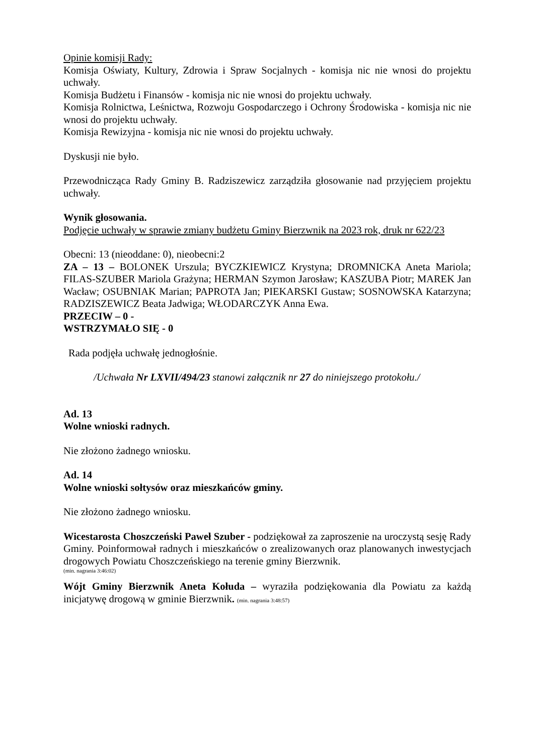Opinie komisji Rady:
Komisja Oświaty, Kultury, Zdrowia i Spraw Socjalnych - komisja nic nie wnosi do projektu uchwały.
Komisja Budżetu i Finansów - komisja nic nie wnosi do projektu uchwały.
Komisja Rolnictwa, Leśnictwa, Rozwoju Gospodarczego i Ochrony Środowiska - komisja nic nie wnosi do projektu uchwały.
Komisja Rewizyjna - komisja nic nie wnosi do projektu uchwały.
Dyskusji nie było.
Przewodnicząca Rady Gminy B. Radziszewicz zarządziła głosowanie nad przyjęciem projektu uchwały.
Wynik głosowania.
Podjęcie uchwały w sprawie zmiany budżetu Gminy Bierzwnik na 2023 rok, druk nr 622/23
Obecni: 13 (nieoddane: 0), nieobecni:2
ZA – 13 – BOLONEK Urszula; BYCZKIEWICZ Krystyna; DROMNICKA Aneta Mariola; FILAS-SZUBER Mariola Grażyna; HERMAN Szymon Jarosław; KASZUBA Piotr; MAREK Jan Wacław; OSUBNIAK Marian; PAPROTA Jan; PIEKARSKI Gustaw; SOSNOWSKA Katarzyna; RADZISZEWICZ Beata Jadwiga; WŁODARCZYK Anna Ewa.
PRZECIW – 0 -
WSTRZYMAŁO SIĘ - 0
Rada podjęła uchwałę jednogłośnie.
/Uchwała Nr LXVII/494/23 stanowi załącznik nr 27 do niniejszego protokołu./
Ad. 13
Wolne wnioski radnych.
Nie złożono żadnego wniosku.
Ad. 14
Wolne wnioski sołtysów oraz mieszkańców gminy.
Nie złożono żadnego wniosku.
Wicestarosta Choszczeński Paweł Szuber - podziękował za zaproszenie na uroczystą sesję Rady Gminy. Poinformował radnych i mieszkańców o zrealizowanych oraz planowanych inwestycjach drogowych Powiatu Choszczeńskiego na terenie gminy Bierzwnik.
(min. nagrania 3:46:02)
Wójt Gminy Bierzwnik Aneta Kołuda – wyraziła podziękowania dla Powiatu za każdą inicjatywę drogową w gminie Bierzwnik. (min. nagrania 3:48:57)